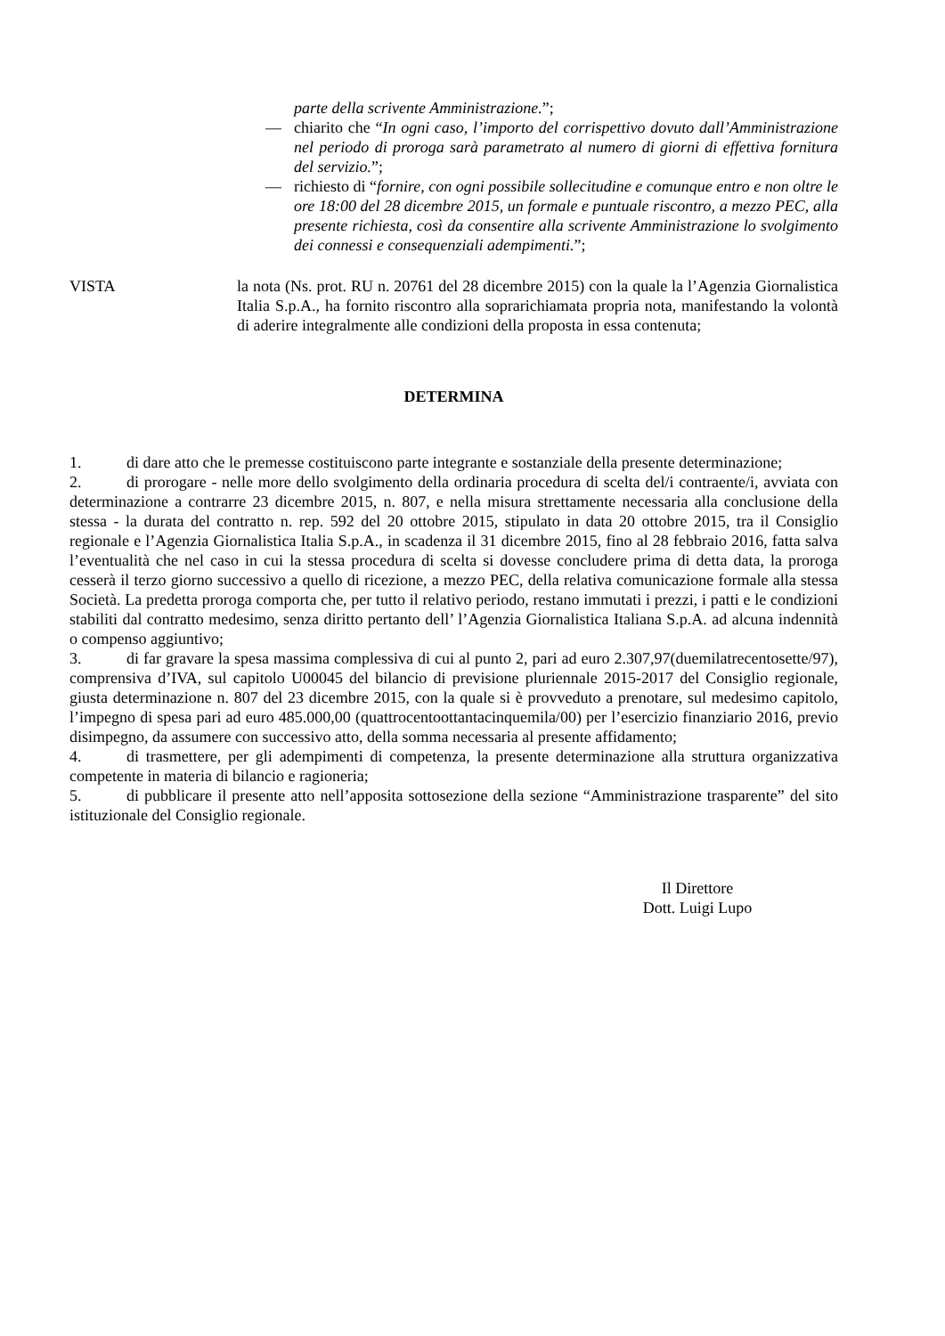parte della scrivente Amministrazione.”;
— chiarito che “In ogni caso, l’importo del corrispettivo dovuto dall’Amministrazione nel periodo di proroga sarà parametrato al numero di giorni di effettiva fornitura del servizio.”;
— richiesto di “fornire, con ogni possibile sollecitudine e comunque entro e non oltre le ore 18:00 del 28 dicembre 2015, un formale e puntuale riscontro, a mezzo PEC, alla presente richiesta, così da consentire alla scrivente Amministrazione lo svolgimento dei connessi e consequenziali adempimenti.”;
VISTA la nota (Ns. prot. RU n. 20761 del 28 dicembre 2015) con la quale la l’Agenzia Giornalistica Italia S.p.A., ha fornito riscontro alla soprarichiamata propria nota, manifestando la volontà di aderire integralmente alle condizioni della proposta in essa contenuta;
DETERMINA
1. di dare atto che le premesse costituiscono parte integrante e sostanziale della presente determinazione;
2. di prorogare - nelle more dello svolgimento della ordinaria procedura di scelta del/i contraente/i, avviata con determinazione a contrarre 23 dicembre 2015, n. 807, e nella misura strettamente necessaria alla conclusione della stessa - la durata del contratto n. rep. 592 del 20 ottobre 2015, stipulato in data 20 ottobre 2015, tra il Consiglio regionale e l’Agenzia Giornalistica Italia S.p.A., in scadenza il 31 dicembre 2015, fino al 28 febbraio 2016, fatta salva l’eventualità che nel caso in cui la stessa procedura di scelta si dovesse concludere prima di detta data, la proroga cesserà il terzo giorno successivo a quello di ricezione, a mezzo PEC, della relativa comunicazione formale alla stessa Società. La predetta proroga comporta che, per tutto il relativo periodo, restano immutati i prezzi, i patti e le condizioni stabiliti dal contratto medesimo, senza diritto pertanto dell’ l’Agenzia Giornalistica Italiana S.p.A. ad alcuna indennità o compenso aggiuntivo;
3. di far gravare la spesa massima complessiva di cui al punto 2, pari ad euro 2.307,97(duemilatrecentosette/97), comprensiva d’IVA, sul capitolo U00045 del bilancio di previsione pluriennale 2015-2017 del Consiglio regionale, giusta determinazione n. 807 del 23 dicembre 2015, con la quale si è provveduto a prenotare, sul medesimo capitolo, l’impegno di spesa pari ad euro 485.000,00 (quattrocentoottantacinquemila/00) per l’esercizio finanziario 2016, previo disimpegno, da assumere con successivo atto, della somma necessaria al presente affidamento;
4. di trasmettere, per gli adempimenti di competenza, la presente determinazione alla struttura organizzativa competente in materia di bilancio e ragioneria;
5. di pubblicare il presente atto nell’apposita sottosezione della sezione “Amministrazione trasparente” del sito istituzionale del Consiglio regionale.
Il Direttore
Dott. Luigi Lupo